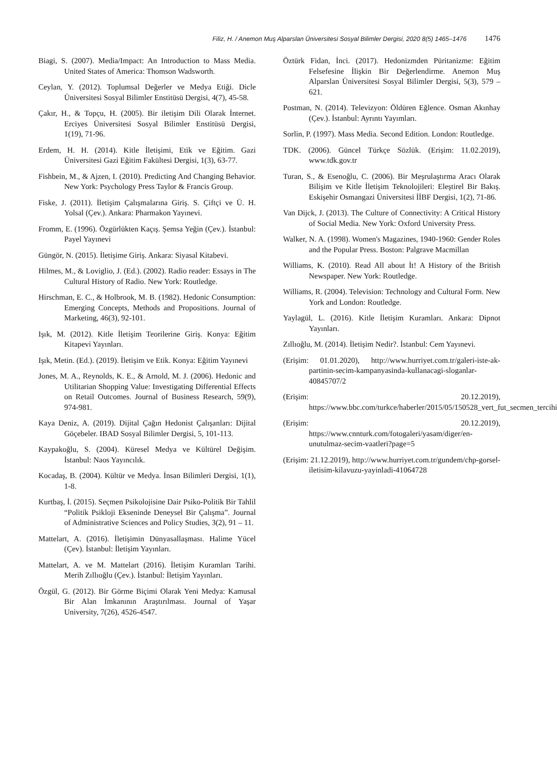Filiz, H. / Anemon Muş Alparslan Üniversitesi Sosyal Bilimler Dergisi, 2020 8(5) 1465–1476 1476
Biagi, S. (2007). Media/Impact: An Introduction to Mass Media. United States of America: Thomson Wadsworth.
Ceylan, Y. (2012). Toplumsal Değerler ve Medya Etiği. Dicle Üniversitesi Sosyal Bilimler Enstitüsü Dergisi, 4(7), 45-58.
Çakır, H., & Topçu, H. (2005). Bir iletişim Dili Olarak İnternet. Erciyes Üniversitesi Sosyal Bilimler Enstitüsü Dergisi, 1(19), 71-96.
Erdem, H. H. (2014). Kitle İletişimi, Etik ve Eğitim. Gazi Üniversitesi Gazi Eğitim Fakültesi Dergisi, 1(3), 63-77.
Fishbein, M., & Ajzen, I. (2010). Predicting And Changing Behavior. New York: Psychology Press Taylor & Francis Group.
Fiske, J. (2011). İletişim Çalışmalarına Giriş. S. Çiftçi ve Ü. H. Yolsal (Çev.). Ankara: Pharmakon Yayınevi.
Fromm, E. (1996). Özgürlükten Kaçış. Şemsa Yeğin (Çev.). İstanbul: Payel Yayınevi
Güngör, N. (2015). İletişime Giriş. Ankara: Siyasal Kitabevi.
Hilmes, M., & Loviglio, J. (Ed.). (2002). Radio reader: Essays in The Cultural History of Radio. New York: Routledge.
Hirschman, E. C., & Holbrook, M. B. (1982). Hedonic Consumption: Emerging Concepts, Methods and Propositions. Journal of Marketing, 46(3), 92-101.
Işık, M. (2012). Kitle İletişim Teorilerine Giriş. Konya: Eğitim Kitapevi Yayınları.
Işık, Metin. (Ed.). (2019). İletişim ve Etik. Konya: Eğitim Yayınevi
Jones, M. A., Reynolds, K. E., & Arnold, M. J. (2006). Hedonic and Utilitarian Shopping Value: Investigating Differential Effects on Retail Outcomes. Journal of Business Research, 59(9), 974-981.
Kaya Deniz, A. (2019). Dijital Çağın Hedonist Çalışanları: Dijital Göçebeler. IBAD Sosyal Bilimler Dergisi, 5, 101-113.
Kaypakoğlu, S. (2004). Küresel Medya ve Kültürel Değişim. İstanbul: Naos Yayıncılık.
Kocadaş, B. (2004). Kültür ve Medya. İnsan Bilimleri Dergisi, 1(1), 1-8.
Kurtbaş, İ. (2015). Seçmen Psikolojisine Dair Psiko-Politik Bir Tahlil “Politik Psikloji Ekseninde Deneysel Bir Çalışma”. Journal of Administrative Sciences and Policy Studies, 3(2), 91 – 11.
Mattelart, A. (2016). İletişimin Dünyasallaşması. Halime Yücel (Çev). İstanbul: İletişim Yayınları.
Mattelart, A. ve M. Mattelart (2016). İletişim Kuramları Tarihi. Merih Zıllıoğlu (Çev.). İstanbul: İletişim Yayınları.
Özgül, G. (2012). Bir Görme Biçimi Olarak Yeni Medya: Kamusal Bir Alan İmkanının Araştırılması. Journal of Yaşar University, 7(26), 4526-4547.
Öztürk Fidan, İnci. (2017). Hedonizmden Püritanizme: Eğitim Felsefesine İlişkin Bir Değerlendirme. Anemon Muş Alparslan Üniversitesi Sosyal Bilimler Dergisi, 5(3), 579 – 621.
Postman, N. (2014). Televizyon: Öldüren Eğlence. Osman Akınhay (Çev.). İstanbul: Ayrıntı Yayımları.
Sorlin, P. (1997). Mass Media. Second Edition. London: Routledge.
TDK. (2006). Güncel Türkçe Sözlük. (Erişim: 11.02.2019), www.tdk.gov.tr
Turan, S., & Esenoğlu, C. (2006). Bir Meşrulaştırma Aracı Olarak Bilişim ve Kitle İletişim Teknolojileri: Eleştirel Bir Bakış. Eskişehir Osmangazi Üniversitesi İİBF Dergisi, 1(2), 71-86.
Van Dijck, J. (2013). The Culture of Connectivity: A Critical History of Social Media. New York: Oxford University Press.
Walker, N. A. (1998). Women's Magazines, 1940-1960: Gender Roles and the Popular Press. Boston: Palgrave Macmillan
Williams, K. (2010). Read All about İt! A History of the British Newspaper. New York: Routledge.
Williams, R. (2004). Television: Technology and Cultural Form. New York and London: Routledge.
Yaylagül, L. (2016). Kitle İletişim Kuramları. Ankara: Dipnot Yayınları.
Zıllıoğlu, M. (2014). İletişim Nedir?. İstanbul: Cem Yayınevi.
(Erişim: 01.01.2020), http://www.hurriyet.com.tr/galeri-iste-ak-partinin-secim-kampanyasinda-kullanacagi-sloganlar-40845707/2
(Erişim: 20.12.2019), https://www.bbc.com/turkce/haberler/2015/05/150528_vert_fut_secmen_tercihi
(Erişim: 20.12.2019), https://www.cnnturk.com/fotogaleri/yasam/diger/en-unutulmaz-secim-vaatleri?page=5
(Erişim: 21.12.2019), http://www.hurriyet.com.tr/gundem/chp-gorsel-iletisim-kilavuzu-yayinladi-41064728